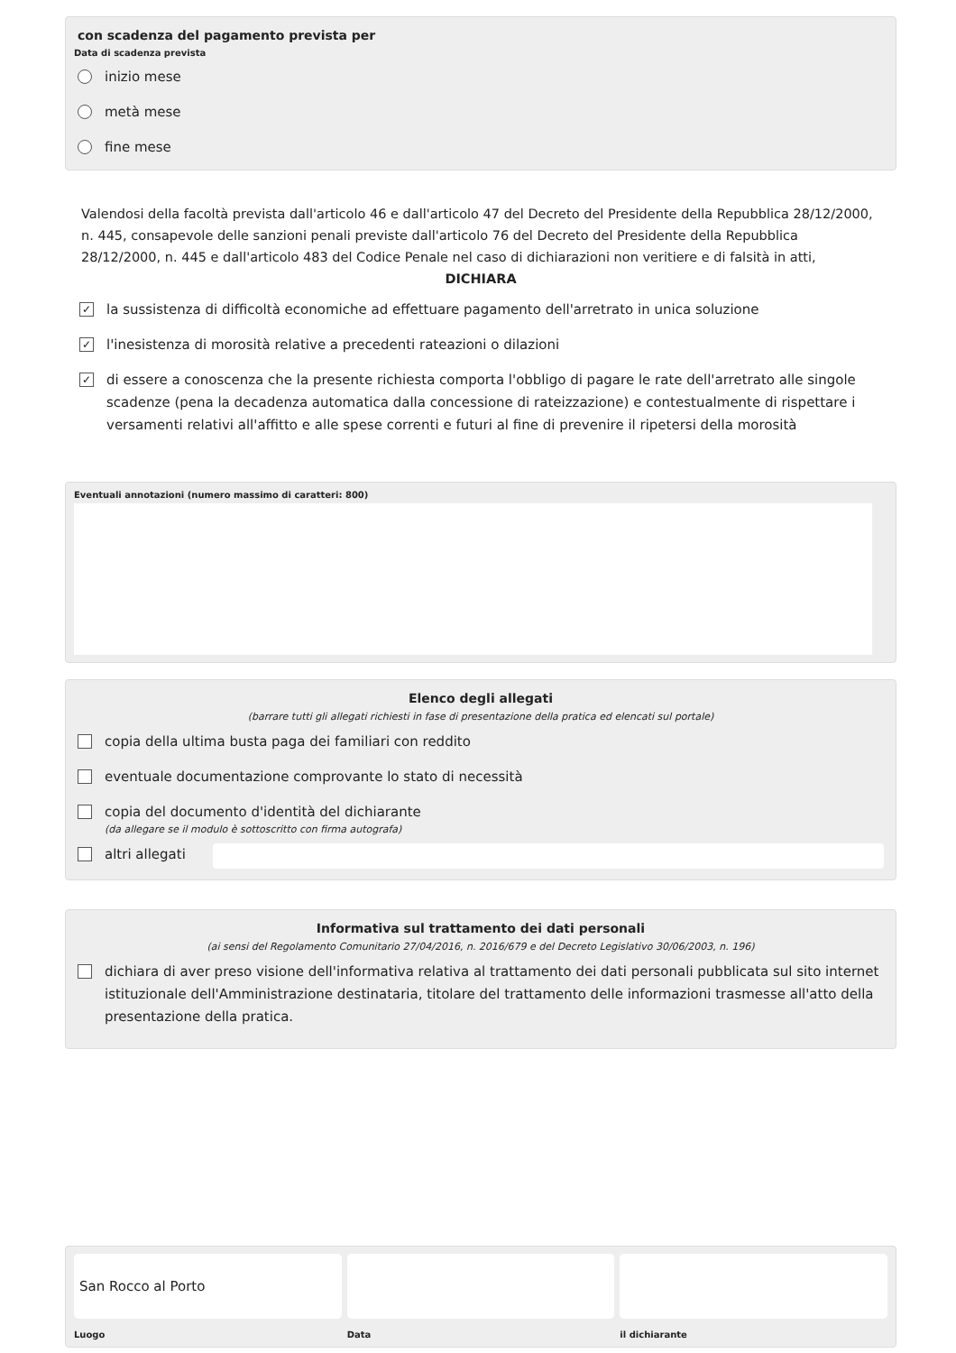con scadenza del pagamento prevista per
Data di scadenza prevista
inizio mese
metà mese
fine mese
Valendosi della facoltà prevista dall'articolo 46 e dall'articolo 47 del Decreto del Presidente della Repubblica 28/12/2000, n. 445, consapevole delle sanzioni penali previste dall'articolo 76 del Decreto del Presidente della Repubblica 28/12/2000, n. 445 e dall'articolo 483 del Codice Penale nel caso di dichiarazioni non veritiere e di falsità in atti,
DICHIARA
✓ la sussistenza di difficoltà economiche ad effettuare pagamento dell'arretrato in unica soluzione
✓ l'inesistenza di morosità relative a precedenti rateazioni o dilazioni
✓ di essere a conoscenza che la presente richiesta comporta l'obbligo di pagare le rate dell'arretrato alle singole scadenze (pena la decadenza automatica dalla concessione di rateizzazione) e contestualmente di rispettare i versamenti relativi all'affitto e alle spese correnti e futuri al fine di prevenire il ripetersi della morosità
Eventuali annotazioni (numero massimo di caratteri: 800)
Elenco degli allegati
(barrare tutti gli allegati richiesti in fase di presentazione della pratica ed elencati sul portale)
copia della ultima busta paga dei familiari con reddito
eventuale documentazione comprovante lo stato di necessità
copia del documento d'identità del dichiarante
(da allegare se il modulo è sottoscritto con firma autografa)
altri allegati
Informativa sul trattamento dei dati personali
(ai sensi del Regolamento Comunitario 27/04/2016, n. 2016/679 e del Decreto Legislativo 30/06/2003, n. 196)
dichiara di aver preso visione dell'informativa relativa al trattamento dei dati personali pubblicata sul sito internet istituzionale dell'Amministrazione destinataria, titolare del trattamento delle informazioni trasmesse all'atto della presentazione della pratica.
San Rocco al Porto
Luogo
Data il dichiarante